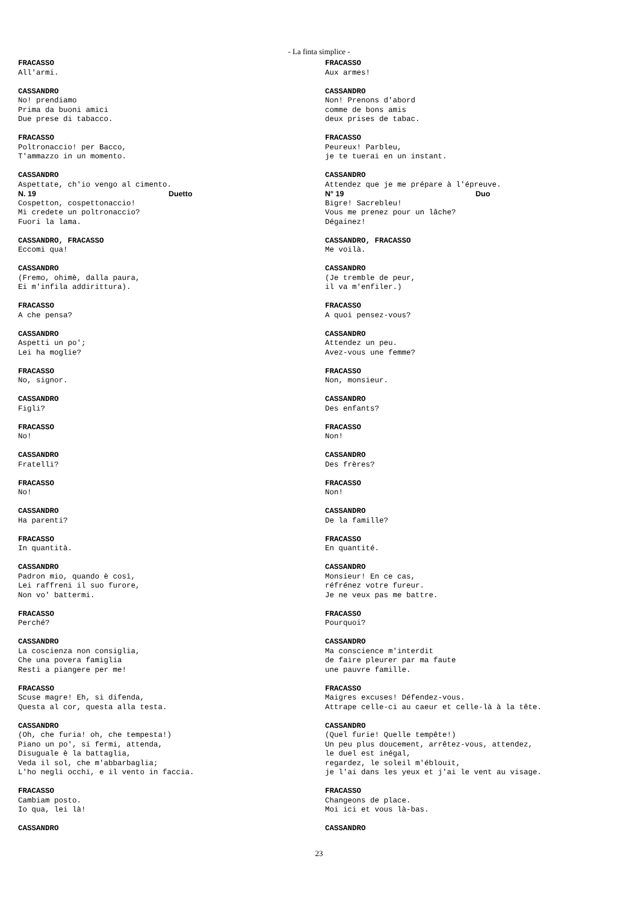- La finta simplice -
FRACASSO All'armi.
CASSANDRO No! prendiamo Prima da buoni amici Due prese di tabacco.
FRACASSO Poltronaccio! per Bacco, T'ammazzo in un momento.
CASSANDRO Aspettate, ch'io vengo al cimento.
N. 19 Duetto
Cospetton, cospettonaccio! Mi credete un poltronaccio? Fuori la lama.
CASSANDRO, FRACASSO Eccomi qua!
CASSANDRO (Fremo, ohimè, dalla paura, Ei m'infila addirittura).
FRACASSO A che pensa?
CASSANDRO Aspetti un po'; Lei ha moglie?
FRACASSO No, signor.
CASSANDRO Figli?
FRACASSO No!
CASSANDRO Fratelli?
FRACASSO No!
CASSANDRO Ha parenti?
FRACASSO In quantità.
CASSANDRO Padron mio, quando è così, Lei raffreni il suo furore, Non vo' battermi.
FRACASSO Perché?
CASSANDRO La coscienza non consiglia, Che una povera famiglia Resti a piangere per me!
FRACASSO Scuse magre! Eh, si difenda, Questa al cor, questa alla testa.
CASSANDRO (Oh, che furia! oh, che tempesta!) Piano un po', si fermi, attenda, Disuguale è la battaglia, Veda il sol, che m'abbarbaglia; L'ho negli occhi, e il vento in faccia.
FRACASSO Cambiam posto. Io qua, lei là!
CASSANDRO
FRACASSO Aux armes!
CASSANDRO Non! Prenons d'abord comme de bons amis deux prises de tabac.
FRACASSO Peureux! Parbleu, je te tuerai en un instant.
CASSANDRO Attendez que je me prépare à l'épreuve.
N° 19 Duo
Bigre! Sacrebleu! Vous me prenez pour un lâche? Dégainez!
CASSANDRO, FRACASSO Me voilà.
CASSANDRO (Je tremble de peur, il va m'enfiler.)
FRACASSO A quoi pensez-vous?
CASSANDRO Attendez un peu. Avez-vous une femme?
FRACASSO Non, monsieur.
CASSANDRO Des enfants?
FRACASSO Non!
CASSANDRO Des frères?
FRACASSO Non!
CASSANDRO De la famille?
FRACASSO En quantité.
CASSANDRO Monsieur! En ce cas, réfrénez votre fureur. Je ne veux pas me battre.
FRACASSO Pourquoi?
CASSANDRO Ma conscience m'interdit de faire pleurer par ma faute une pauvre famille.
FRACASSO Maigres excuses! Défendez-vous. Attrape celle-ci au caeur et celle-là à la tête.
CASSANDRO (Quel furie! Quelle tempête!) Un peu plus doucement, arrêtez-vous, attendez, le duel est inégal, regardez, le soleil m'éblouit, je l'ai dans les yeux et j'ai le vent au visage.
FRACASSO Changeons de place. Moi ici et vous là-bas.
CASSANDRO
23